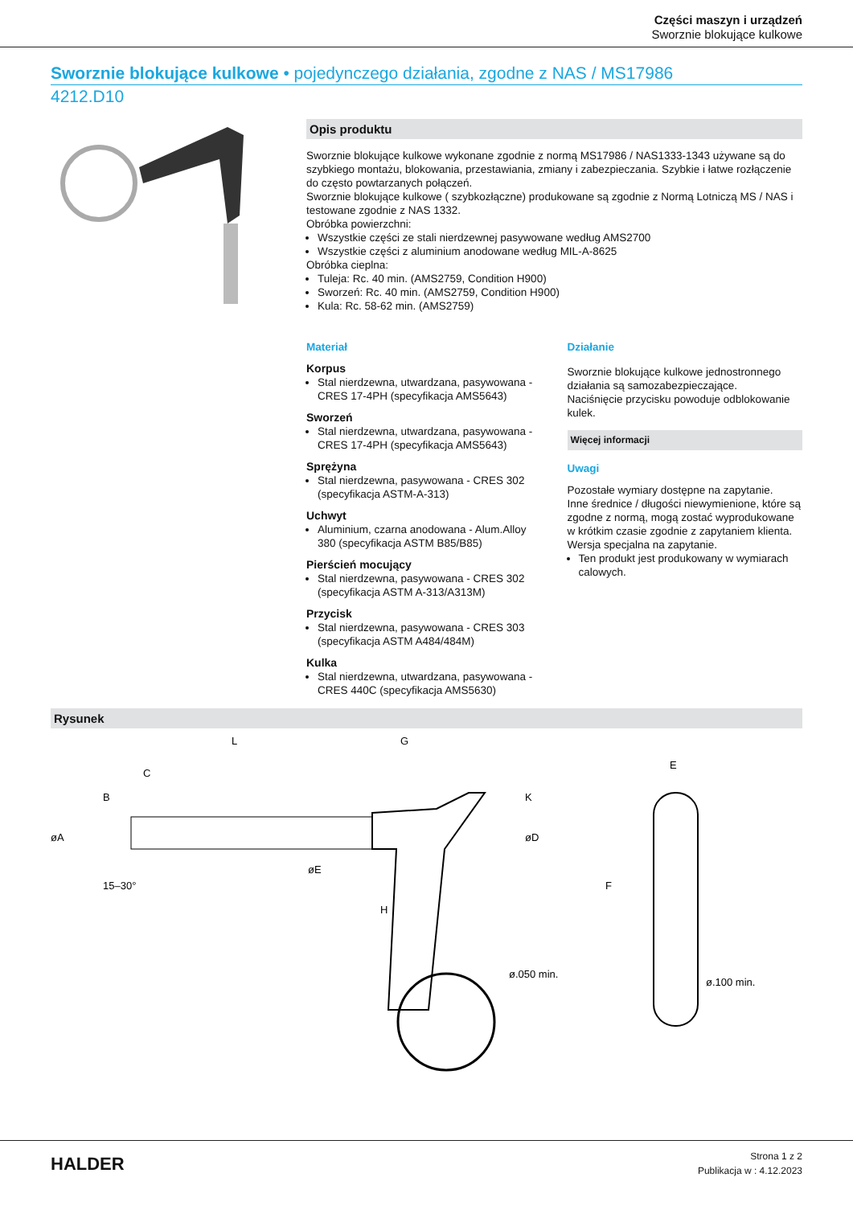Części maszyn i urządzeń
Sworznie blokujące kulkowe
Sworznie blokujące kulkowe • pojedynczego działania, zgodne z NAS / MS17986
4212.D10
Opis produktu
Sworznie blokujące kulkowe wykonane zgodnie z normą MS17986 / NAS1333-1343 używane są do szybkiego montażu, blokowania, przestawiania, zmiany i zabezpieczania. Szybkie i łatwe rozłączenie do często powtarzanych połączeń.
Sworznie blokujące kulkowe ( szybkozłączne) produkowane są zgodnie z Normą Lotniczą MS / NAS i testowane zgodnie z NAS 1332.
Obróbka powierzchni:
Wszystkie części ze stali nierdzewnej pasywowane według AMS2700
Wszystkie części z aluminium anodowane według MIL-A-8625
Obróbka cieplna:
Tuleja: Rc. 40 min. (AMS2759, Condition H900)
Sworzeń: Rc. 40 min. (AMS2759, Condition H900)
Kula: Rc. 58-62 min. (AMS2759)
Materiał
Korpus
Stal nierdzewna, utwardzana, pasywowana - CRES 17-4PH (specyfikacja AMS5643)
Sworzeń
Stal nierdzewna, utwardzana, pasywowana - CRES 17-4PH (specyfikacja AMS5643)
Sprężyna
Stal nierdzewna, pasywowana - CRES 302 (specyfikacja ASTM-A-313)
Uchwyt
Aluminium, czarna anodowana - Alum.Alloy 380 (specyfikacja ASTM B85/B85)
Pierścień mocujący
Stal nierdzewna, pasywowana - CRES 302 (specyfikacja ASTM A-313/A313M)
Przycisk
Stal nierdzewna, pasywowana - CRES 303 (specyfikacja ASTM A484/484M)
Kulka
Stal nierdzewna, utwardzana, pasywowana - CRES 440C (specyfikacja AMS5630)
Działanie
Sworznie blokujące kulkowe jednostronnego działania są samozabezpieczające.
Naciśnięcie przycisku powoduje odblokowanie kulek.
Więcej informacji
Uwagi
Pozostałe wymiary dostępne na zapytanie.
Inne średnice / długości niewymienione, które są zgodne z normą, mogą zostać wyprodukowane w krótkim czasie zgodnie z zapytaniem klienta.
Wersja specjalna na zapytanie.
Ten produkt jest produkowany w wymiarach calowych.
Rysunek
L
G
C
øA
B
H
øE
K
øD
15–30°
ø.050 min.
E
F
ø.100 min.
HALDER
Strona 1 z 2
Publikacja w : 4.12.2023